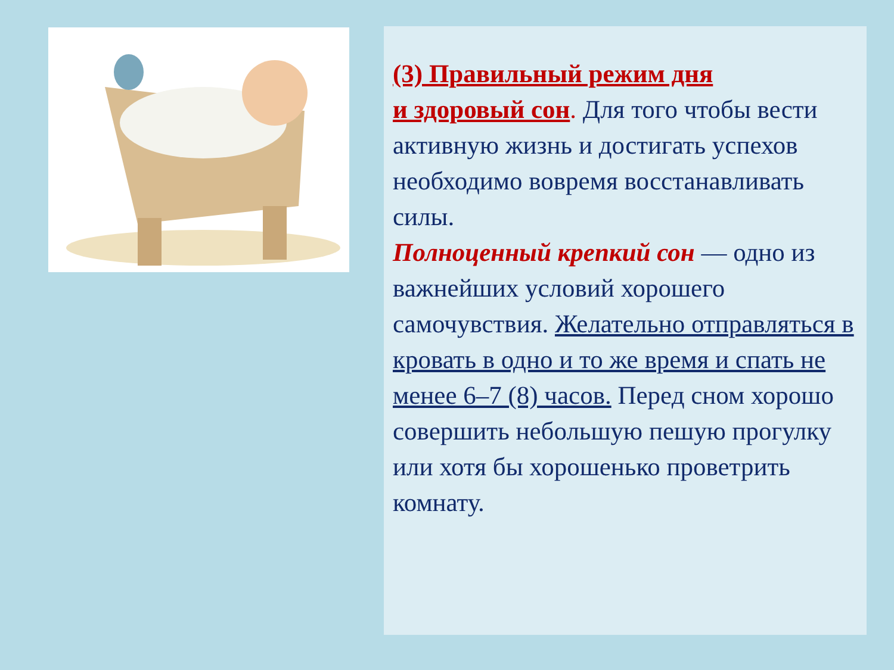(3) Правильный режим дня
и здоровый сон. Для того чтобы вести активную жизнь и достигать успехов необходимо вовремя восстанавливать силы.
Полноценный крепкий сон — одно из важнейших условий хорошего самочувствия. Желательно отправляться в кровать в одно и то же время и спать не менее 6–7 (8) часов. Перед сном хорошо совершить небольшую пешую прогулку или хотя бы хорошенько проветрить комнату.